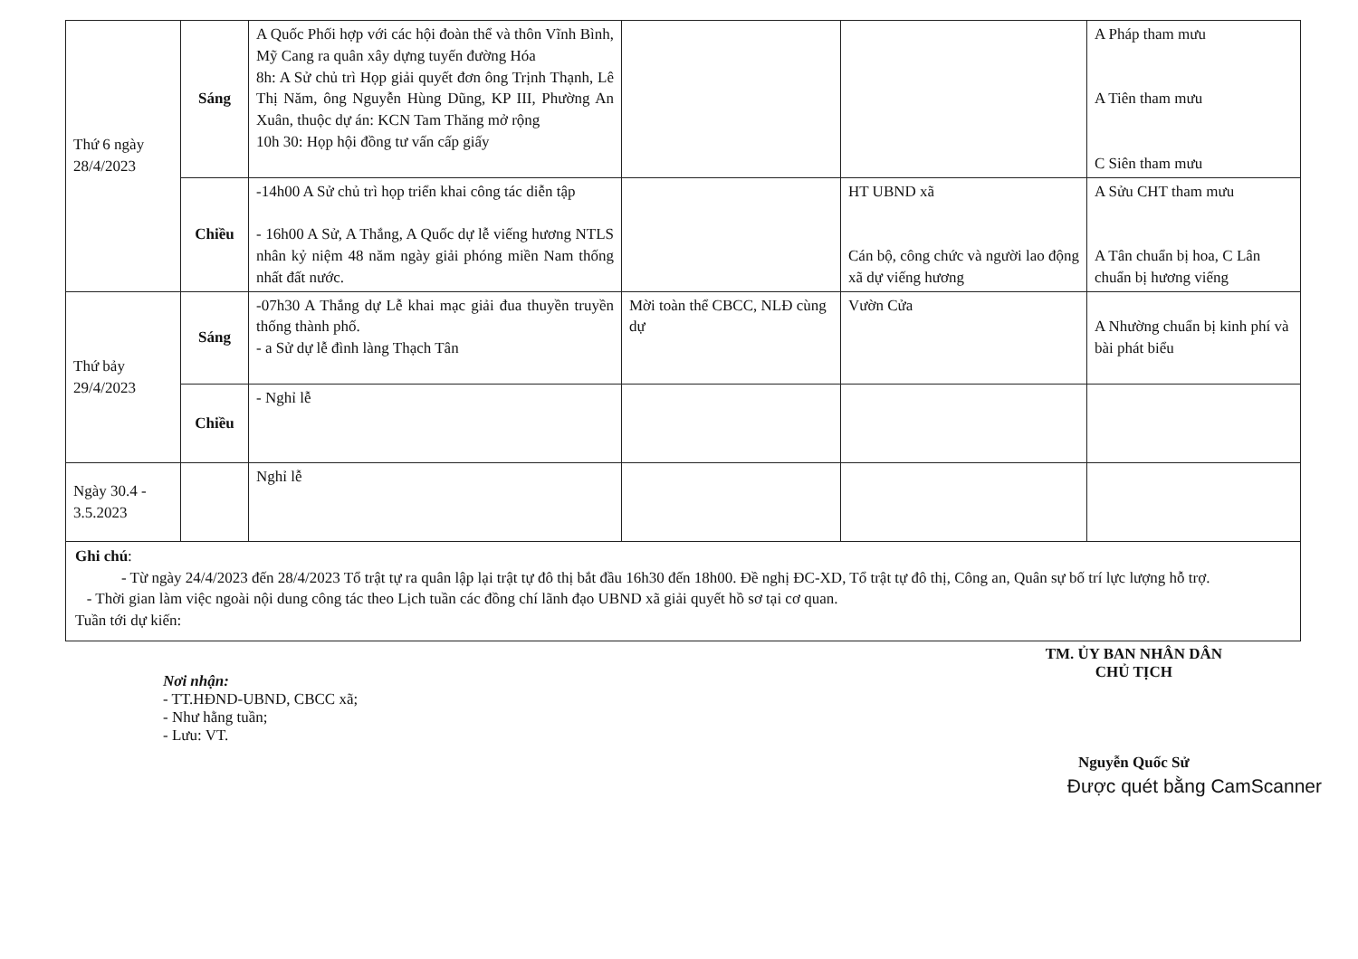| Thứ 6 ngày 28/4/2023 | Sáng | A Quốc Phối hợp với các hội đoàn thể và thôn Vĩnh Bình, Mỹ Cang ra quân xây dựng tuyến đường Hóa 8h: A Sử chủ trì Họp giải quyết đơn ông Trịnh Thạnh, Lê Thị Năm, ông Nguyễn Hùng Dũng, KP III, Phường An Xuân, thuộc dự án: KCN Tam Thăng mở rộng 10h 30: Họp hội đồng tư vấn cấp giấy | | | A Pháp tham mưu A Tiên tham mưu C Siên tham mưu |
| | Chiều | -14h00 A Sử chủ trì họp triển khai công tác diễn tập - 16h00 A Sử, A Thắng, A Quốc dự lễ viếng hương NTLS nhân kỷ niệm 48 năm ngày giải phóng miền Nam thống nhất đất nước. | | HT UBND xã Cán bộ, công chức và người lao động xã dự viếng hương | A Sửu CHT tham mưu A Tân chuẩn bị hoa, C Lân chuẩn bị hương viếng |
| Thứ bảy 29/4/2023 | Sáng | -07h30 A Thắng dự Lễ khai mạc giải đua thuyền truyền thống thành phố. - a Sử dự lễ đình làng Thạch Tân | Mời toàn thể CBCC, NLĐ cùng dự | Vườn Cửa | A Nhường chuẩn bị kinh phí và bài phát biểu |
| | Chiều | - Nghỉ lễ | | | |
| Ngày 30.4 - 3.5.2023 | | Nghỉ lễ | | | |
| Ghi chú : - Từ ngày 24/4/2023 đến 28/4/2023 Tổ trật tự ra quân lập lại trật tự đô thị bắt đầu 16h30 đến 18h00. Đề nghị ĐC-XD, Tổ trật tự đô thị, Công an, Quân sự bố trí lực lượng hỗ trợ. - Thời gian làm việc ngoài nội dung công tác theo Lịch tuần các đồng chí lãnh đạo UBND xã giải quyết hồ sơ tại cơ quan. Tuần tới dự kiến: | | | | | |
Nơi nhận:
- TT.HĐND-UBND, CBCC xã;
- Như hằng tuần;
- Lưu: VT.
TM. ỦY BAN NHÂN DÂN
CHỦ TỊCH
Nguyễn Quốc Sử
Được quét bằng CamScanner